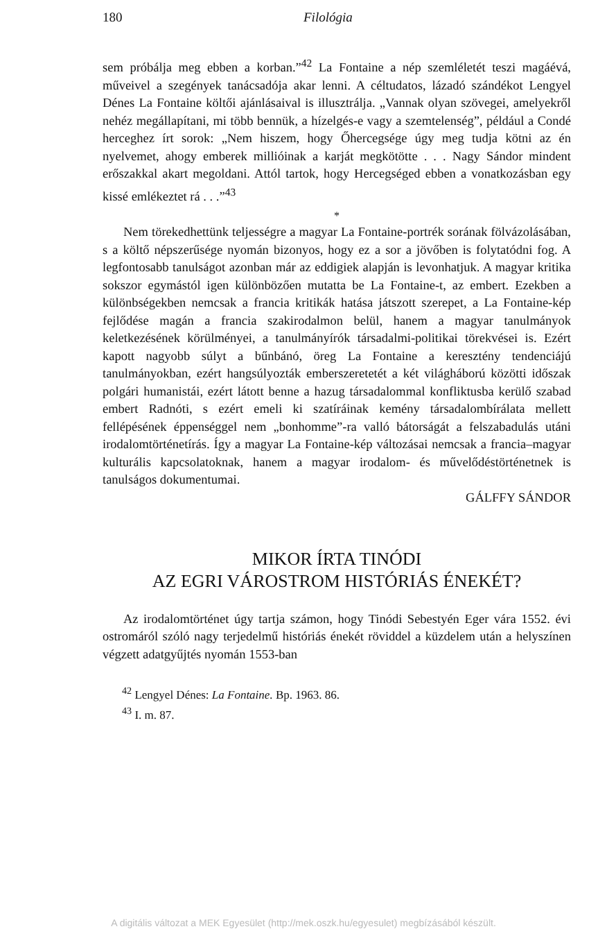180 Filológia
sem próbálja meg ebben a korban.”<sup>42</sup> La Fontaine a nép szemléletét teszi magáévá, műveivel a szegények tanácsadója akar lenni. A céltudatos, lázadó szándékot Lengyel Dénes La Fontaine költői ajánlásaival is illusztrálja. „Vannak olyan szövegei, amelyekről nehéz megállapítani, mi több bennük, a hízelgés-e vagy a szemtelenség”, például a Condé herceghez írt sorok: „Nem hiszem, hogy Őhercegsége úgy meg tudja kötni az én nyelvemet, ahogy emberek millióinak a karját megkötötte . . . Nagy Sándor mindent erőszakkal akart megoldani. Attól tartok, hogy Hercegséged ebben a vonatkozásban egy kissé emlékeztet rá . . .”<sup>43</sup>
*
Nem törekedhettünk teljességre a magyar La Fontaine-portrék sorának fölvázolásában, s a költő népszerűsége nyomán bizonyos, hogy ez a sor a jövőben is folytatódni fog. A legfontosabb tanulságot azonban már az eddigiek alapján is levonhatjuk. A magyar kritika sokszor egymástól igen különbözően mutatta be La Fontaine-t, az embert. Ezekben a különbségekben nemcsak a francia kritikák hatása játszott szerepet, a La Fontaine-kép fejlődése magán a francia szakirodalmon belül, hanem a magyar tanulmányok keletkezésének körülményei, a tanulmányírók társadalmi-politikai törekvései is. Ezért kapott nagyobb súlyt a bűnbánó, öreg La Fontaine a keresztény tendenciájú tanulmányokban, ezért hangsúlyozták emberszeretetét a két világháború közötti időszak polgári humanistái, ezért látott benne a hazug társadalommal konfliktusba kerülő szabad embert Radnóti, s ezért emeli ki szatíráinak kemény társadalombírálata mellett fellépésének éppenséggel nem „bonhomme”-ra valló bátorságát a felszabadulás utáni irodalomtörténetírás. Így a magyar La Fontaine-kép változásai nemcsak a francia–magyar kulturális kapcsolatoknak, hanem a magyar irodalom- és művelődéstörténetnek is tanulságos dokumentumai.
GÁLFFY SÁNDOR
MIKOR ÍRTA TINÓDI
AZ EGRI VÁROSTROM HISTÓRIÁS ÉNEKÉT?
Az irodalomtörténet úgy tartja számon, hogy Tinódi Sebestyén Eger vára 1552. évi ostromáról szóló nagy terjedelmű históriás énekét röviddel a küzdelem után a helyszínen végzett adatgyűjtés nyomán 1553-ban
<sup>42</sup> Lengyel Dénes: La Fontaine. Bp. 1963. 86.
<sup>43</sup> I. m. 87.
A digitális változat a MEK Egyesület (http://mek.oszk.hu/egyesulet) megbízásából készült.